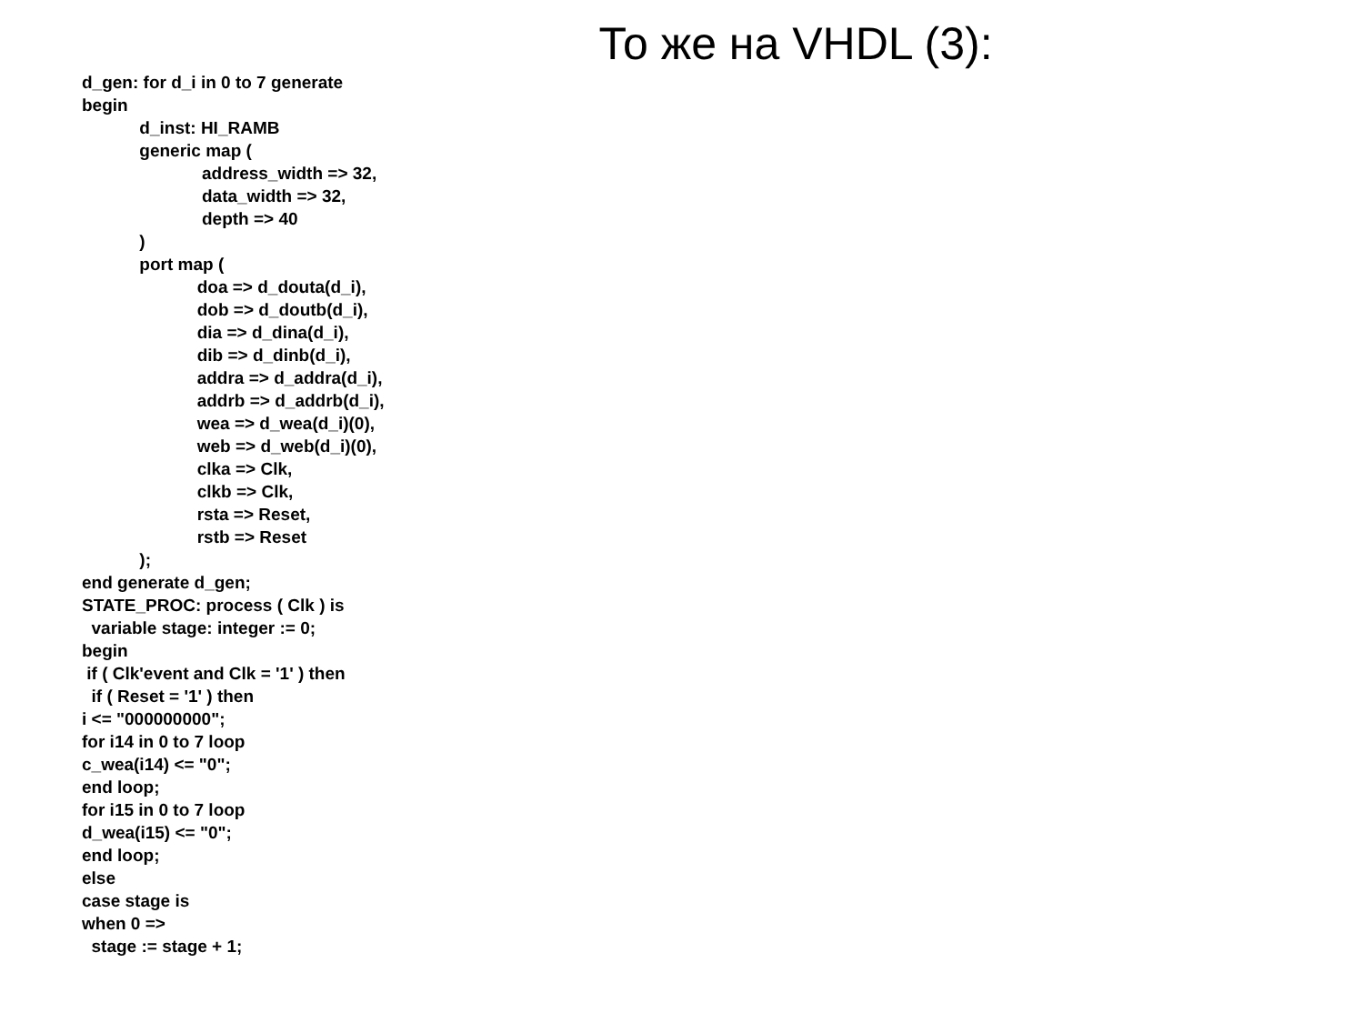То же на VHDL (3):
d_gen: for d_i in 0 to 7 generate
begin
            d_inst: HI_RAMB
            generic map (
                         address_width => 32,
                         data_width => 32,
                         depth => 40
            )
            port map (
                        doa => d_douta(d_i),
                        dob => d_doutb(d_i),
                        dia => d_dina(d_i),
                        dib => d_dinb(d_i),
                        addra => d_addra(d_i),
                        addrb => d_addrb(d_i),
                        wea => d_wea(d_i)(0),
                        web => d_web(d_i)(0),
                        clka => Clk,
                        clkb => Clk,
                        rsta => Reset,
                        rstb => Reset
            );
end generate d_gen;
STATE_PROC: process ( Clk ) is
  variable stage: integer := 0;
begin
 if ( Clk'event and Clk = '1' ) then
  if ( Reset = '1' ) then
i <= "000000000";
for i14 in 0 to 7 loop
c_wea(i14) <= "0";
end loop;
for i15 in 0 to 7 loop
d_wea(i15) <= "0";
end loop;
else
case stage is
when 0 =>
  stage := stage + 1;